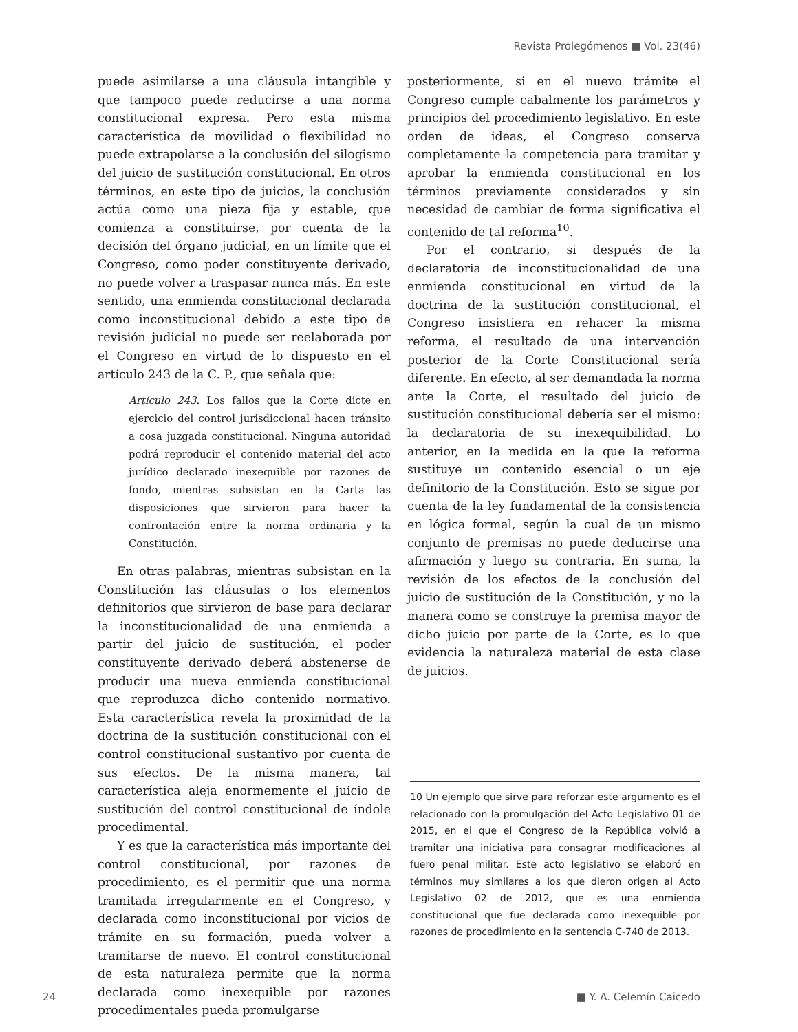Revista Prolegómenos ■ Vol. 23(46)
puede asimilarse a una cláusula intangible y que tampoco puede reducirse a una norma constitucional expresa. Pero esta misma característica de movilidad o flexibilidad no puede extrapolarse a la conclusión del silogismo del juicio de sustitución constitucional. En otros términos, en este tipo de juicios, la conclusión actúa como una pieza fija y estable, que comienza a constituirse, por cuenta de la decisión del órgano judicial, en un límite que el Congreso, como poder constituyente derivado, no puede volver a traspasar nunca más. En este sentido, una enmienda constitucional declarada como inconstitucional debido a este tipo de revisión judicial no puede ser reelaborada por el Congreso en virtud de lo dispuesto en el artículo 243 de la C. P., que señala que:
Artículo 243. Los fallos que la Corte dicte en ejercicio del control jurisdiccional hacen tránsito a cosa juzgada constitucional. Ninguna autoridad podrá reproducir el contenido material del acto jurídico declarado inexequible por razones de fondo, mientras subsistan en la Carta las disposiciones que sirvieron para hacer la confrontación entre la norma ordinaria y la Constitución.
En otras palabras, mientras subsistan en la Constitución las cláusulas o los elementos definitorios que sirvieron de base para declarar la inconstitucionalidad de una enmienda a partir del juicio de sustitución, el poder constituyente derivado deberá abstenerse de producir una nueva enmienda constitucional que reproduzca dicho contenido normativo. Esta característica revela la proximidad de la doctrina de la sustitución constitucional con el control constitucional sustantivo por cuenta de sus efectos. De la misma manera, tal característica aleja enormemente el juicio de sustitución del control constitucional de índole procedimental.
Y es que la característica más importante del control constitucional, por razones de procedimiento, es el permitir que una norma tramitada irregularmente en el Congreso, y declarada como inconstitucional por vicios de trámite en su formación, pueda volver a tramitarse de nuevo. El control constitucional de esta naturaleza permite que la norma declarada como inexequible por razones procedimentales pueda promulgarse
posteriormente, si en el nuevo trámite el Congreso cumple cabalmente los parámetros y principios del procedimiento legislativo. En este orden de ideas, el Congreso conserva completamente la competencia para tramitar y aprobar la enmienda constitucional en los términos previamente considerados y sin necesidad de cambiar de forma significativa el contenido de tal reforma<sup>10</sup>.
Por el contrario, si después de la declaratoria de inconstitucionalidad de una enmienda constitucional en virtud de la doctrina de la sustitución constitucional, el Congreso insistiera en rehacer la misma reforma, el resultado de una intervención posterior de la Corte Constitucional sería diferente. En efecto, al ser demandada la norma ante la Corte, el resultado del juicio de sustitución constitucional debería ser el mismo: la declaratoria de su inexequibilidad. Lo anterior, en la medida en la que la reforma sustituye un contenido esencial o un eje definitorio de la Constitución. Esto se sigue por cuenta de la ley fundamental de la consistencia en lógica formal, según la cual de un mismo conjunto de premisas no puede deducirse una afirmación y luego su contraria. En suma, la revisión de los efectos de la conclusión del juicio de sustitución de la Constitución, y no la manera como se construye la premisa mayor de dicho juicio por parte de la Corte, es lo que evidencia la naturaleza material de esta clase de juicios.
10 Un ejemplo que sirve para reforzar este argumento es el relacionado con la promulgación del Acto Legislativo 01 de 2015, en el que el Congreso de la República volvió a tramitar una iniciativa para consagrar modificaciones al fuero penal militar. Este acto legislativo se elaboró en términos muy similares a los que dieron origen al Acto Legislativo 02 de 2012, que es una enmienda constitucional que fue declarada como inexequible por razones de procedimiento en la sentencia C-740 de 2013.
24 ■ Y. A. Celemín Caicedo